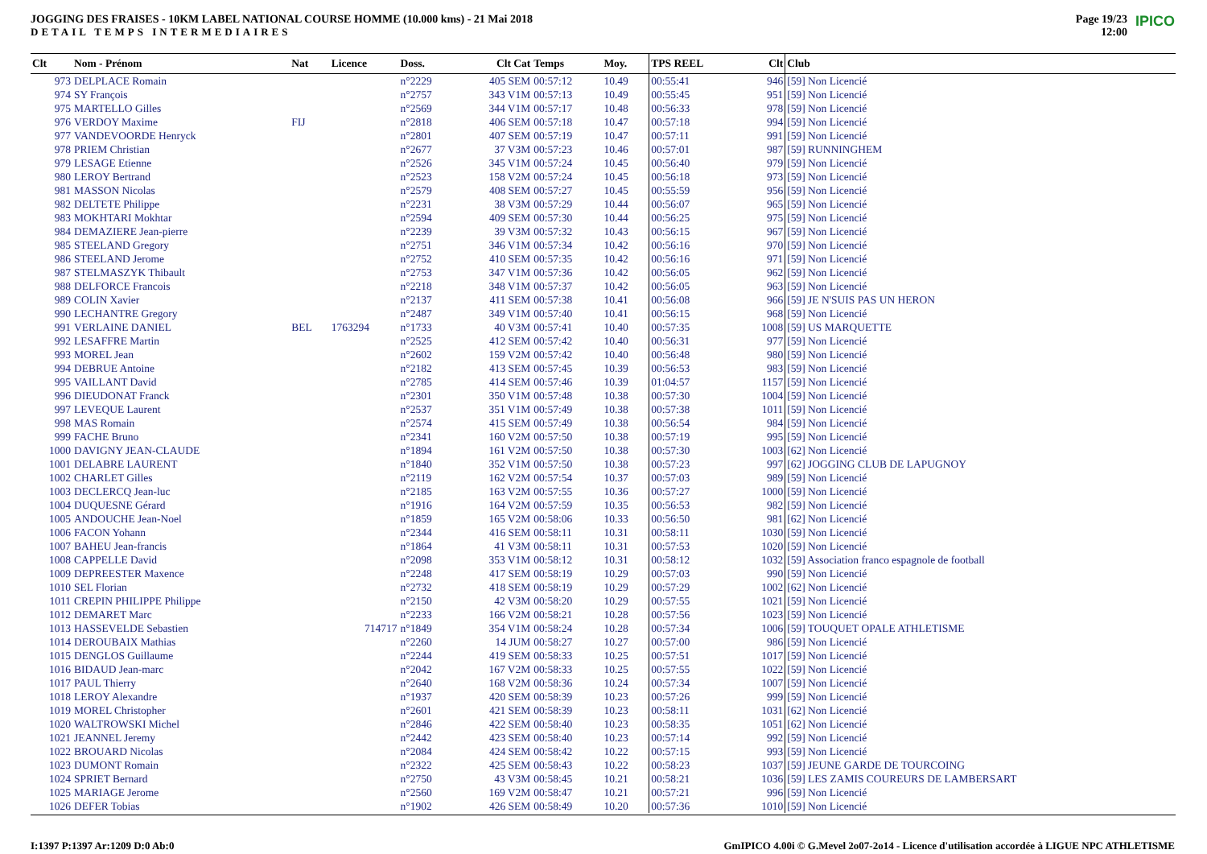JOGGING DES FRAISES - 10KM LABEL NATIONAL COURSE HOMME (10.000 kms) - 21 Mai 2018
DETAIL TEMPS INTERMEDIAIRES
Page 19/23
12:00
IPICO
| Clt | Nom - Prénom | Nat | Licence | Doss. | Clt Cat | Temps | Moy. | TPS REEL | Clt | Club |
| --- | --- | --- | --- | --- | --- | --- | --- | --- | --- | --- |
| 973 | DELPLACE Romain | | | n°2229 | 405 SEM | 00:57:12 | 10.49 | 00:55:41 | 946 | [59] Non Licencié |
| 974 | SY François | | | n°2757 | 343 V1M | 00:57:13 | 10.49 | 00:55:45 | 951 | [59] Non Licencié |
| 975 | MARTELLO Gilles | | | n°2569 | 344 V1M | 00:57:17 | 10.48 | 00:56:33 | 978 | [59] Non Licencié |
| 976 | VERDOY Maxime | FIJ | | n°2818 | 406 SEM | 00:57:18 | 10.47 | 00:57:18 | 994 | [59] Non Licencié |
| 977 | VANDEVOORDE Henryck | | | n°2801 | 407 SEM | 00:57:19 | 10.47 | 00:57:11 | 991 | [59] Non Licencié |
| 978 | PRIEM Christian | | | n°2677 | 37 V3M | 00:57:23 | 10.46 | 00:57:01 | 987 | [59] RUNNINGHEM |
| 979 | LESAGE Etienne | | | n°2526 | 345 V1M | 00:57:24 | 10.45 | 00:56:40 | 979 | [59] Non Licencié |
| 980 | LEROY Bertrand | | | n°2523 | 158 V2M | 00:57:24 | 10.45 | 00:56:18 | 973 | [59] Non Licencié |
| 981 | MASSON Nicolas | | | n°2579 | 408 SEM | 00:57:27 | 10.45 | 00:55:59 | 956 | [59] Non Licencié |
| 982 | DELTETE Philippe | | | n°2231 | 38 V3M | 00:57:29 | 10.44 | 00:56:07 | 965 | [59] Non Licencié |
| 983 | MOKHTARI Mokhtar | | | n°2594 | 409 SEM | 00:57:30 | 10.44 | 00:56:25 | 975 | [59] Non Licencié |
| 984 | DEMAZIERE Jean-pierre | | | n°2239 | 39 V3M | 00:57:32 | 10.43 | 00:56:15 | 967 | [59] Non Licencié |
| 985 | STEELAND Gregory | | | n°2751 | 346 V1M | 00:57:34 | 10.42 | 00:56:16 | 970 | [59] Non Licencié |
| 986 | STEELAND Jerome | | | n°2752 | 410 SEM | 00:57:35 | 10.42 | 00:56:16 | 971 | [59] Non Licencié |
| 987 | STELMASZYK Thibault | | | n°2753 | 347 V1M | 00:57:36 | 10.42 | 00:56:05 | 962 | [59] Non Licencié |
| 988 | DELFORCE Francois | | | n°2218 | 348 V1M | 00:57:37 | 10.42 | 00:56:05 | 963 | [59] Non Licencié |
| 989 | COLIN Xavier | | | n°2137 | 411 SEM | 00:57:38 | 10.41 | 00:56:08 | 966 | [59] JE N'SUIS PAS UN HERON |
| 990 | LECHANTRE Gregory | | | n°2487 | 349 V1M | 00:57:40 | 10.41 | 00:56:15 | 968 | [59] Non Licencié |
| 991 | VERLAINE DANIEL | BEL | 1763294 | n°1733 | 40 V3M | 00:57:41 | 10.40 | 00:57:35 | 1008 | [59] US MARQUETTE |
| 992 | LESAFFRE Martin | | | n°2525 | 412 SEM | 00:57:42 | 10.40 | 00:56:31 | 977 | [59] Non Licencié |
| 993 | MOREL Jean | | | n°2602 | 159 V2M | 00:57:42 | 10.40 | 00:56:48 | 980 | [59] Non Licencié |
| 994 | DEBRUE Antoine | | | n°2182 | 413 SEM | 00:57:45 | 10.39 | 00:56:53 | 983 | [59] Non Licencié |
| 995 | VAILLANT David | | | n°2785 | 414 SEM | 00:57:46 | 10.39 | 01:04:57 | 1157 | [59] Non Licencié |
| 996 | DIEUDONAT Franck | | | n°2301 | 350 V1M | 00:57:48 | 10.38 | 00:57:30 | 1004 | [59] Non Licencié |
| 997 | LEVEQUE Laurent | | | n°2537 | 351 V1M | 00:57:49 | 10.38 | 00:57:38 | 1011 | [59] Non Licencié |
| 998 | MAS Romain | | | n°2574 | 415 SEM | 00:57:49 | 10.38 | 00:56:54 | 984 | [59] Non Licencié |
| 999 | FACHE Bruno | | | n°2341 | 160 V2M | 00:57:50 | 10.38 | 00:57:19 | 995 | [59] Non Licencié |
| 1000 | DAVIGNY JEAN-CLAUDE | | | n°1894 | 161 V2M | 00:57:50 | 10.38 | 00:57:30 | 1003 | [62] Non Licencié |
| 1001 | DELABRE LAURENT | | | n°1840 | 352 V1M | 00:57:50 | 10.38 | 00:57:23 | 997 | [62] JOGGING CLUB DE LAPUGNOY |
| 1002 | CHARLET Gilles | | | n°2119 | 162 V2M | 00:57:54 | 10.37 | 00:57:03 | 989 | [59] Non Licencié |
| 1003 | DECLERCQ Jean-luc | | | n°2185 | 163 V2M | 00:57:55 | 10.36 | 00:57:27 | 1000 | [59] Non Licencié |
| 1004 | DUQUESNE Gérard | | | n°1916 | 164 V2M | 00:57:59 | 10.35 | 00:56:53 | 982 | [59] Non Licencié |
| 1005 | ANDOUCHE Jean-Noel | | | n°1859 | 165 V2M | 00:58:06 | 10.33 | 00:56:50 | 981 | [62] Non Licencié |
| 1006 | FACON Yohann | | | n°2344 | 416 SEM | 00:58:11 | 10.31 | 00:58:11 | 1030 | [59] Non Licencié |
| 1007 | BAHEU Jean-francis | | | n°1864 | 41 V3M | 00:58:11 | 10.31 | 00:57:53 | 1020 | [59] Non Licencié |
| 1008 | CAPPELLE David | | | n°2098 | 353 V1M | 00:58:12 | 10.31 | 00:58:12 | 1032 | [59] Association franco espagnole de football |
| 1009 | DEPREESTER Maxence | | | n°2248 | 417 SEM | 00:58:19 | 10.29 | 00:57:03 | 990 | [59] Non Licencié |
| 1010 | SEL Florian | | | n°2732 | 418 SEM | 00:58:19 | 10.29 | 00:57:29 | 1002 | [62] Non Licencié |
| 1011 | CREPIN PHILIPPE Philippe | | | n°2150 | 42 V3M | 00:58:20 | 10.29 | 00:57:55 | 1021 | [59] Non Licencié |
| 1012 | DEMARET Marc | | | n°2233 | 166 V2M | 00:58:21 | 10.28 | 00:57:56 | 1023 | [59] Non Licencié |
| 1013 | HASSEVELDE Sebastien | | 714717 | n°1849 | 354 V1M | 00:58:24 | 10.28 | 00:57:34 | 1006 | [59] TOUQUET OPALE ATHLETISME |
| 1014 | DEROUBAIX Mathias | | | n°2260 | 14 JUM | 00:58:27 | 10.27 | 00:57:00 | 986 | [59] Non Licencié |
| 1015 | DENGLOS Guillaume | | | n°2244 | 419 SEM | 00:58:33 | 10.25 | 00:57:51 | 1017 | [59] Non Licencié |
| 1016 | BIDAUD Jean-marc | | | n°2042 | 167 V2M | 00:58:33 | 10.25 | 00:57:55 | 1022 | [59] Non Licencié |
| 1017 | PAUL Thierry | | | n°2640 | 168 V2M | 00:58:36 | 10.24 | 00:57:34 | 1007 | [59] Non Licencié |
| 1018 | LEROY Alexandre | | | n°1937 | 420 SEM | 00:58:39 | 10.23 | 00:57:26 | 999 | [59] Non Licencié |
| 1019 | MOREL Christopher | | | n°2601 | 421 SEM | 00:58:39 | 10.23 | 00:58:11 | 1031 | [62] Non Licencié |
| 1020 | WALTROWSKI Michel | | | n°2846 | 422 SEM | 00:58:40 | 10.23 | 00:58:35 | 1051 | [62] Non Licencié |
| 1021 | JEANNEL Jeremy | | | n°2442 | 423 SEM | 00:58:40 | 10.23 | 00:57:14 | 992 | [59] Non Licencié |
| 1022 | BROUARD Nicolas | | | n°2084 | 424 SEM | 00:58:42 | 10.22 | 00:57:15 | 993 | [59] Non Licencié |
| 1023 | DUMONT Romain | | | n°2322 | 425 SEM | 00:58:43 | 10.22 | 00:58:23 | 1037 | [59] JEUNE GARDE DE TOURCOING |
| 1024 | SPRIET Bernard | | | n°2750 | 43 V3M | 00:58:45 | 10.21 | 00:58:21 | 1036 | [59] LES ZAMIS COUREURS DE LAMBERSART |
| 1025 | MARIAGE Jerome | | | n°2560 | 169 V2M | 00:58:47 | 10.21 | 00:57:21 | 996 | [59] Non Licencié |
| 1026 | DEFER Tobias | | | n°1902 | 426 SEM | 00:58:49 | 10.20 | 00:57:36 | 1010 | [59] Non Licencié |
I:1397 P:1397 Ar:1209 D:0 Ab:0 GmIPICO 4.00i © G.Mevel 2o07-2o14 - Licence d'utilisation accordée à LIGUE NPC ATHLETISME